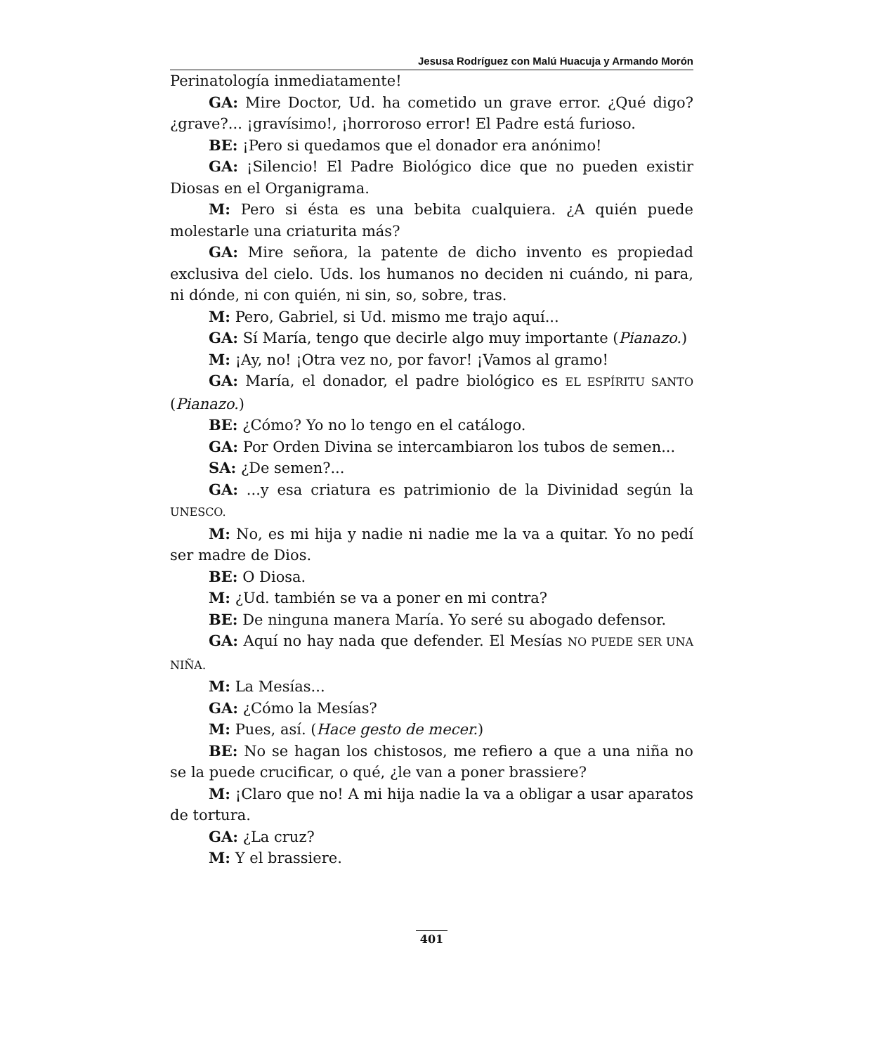Jesusa Rodríguez con Malú Huacuja y Armando Morón
Perinatología inmediatamente!
GA: Mire Doctor, Ud. ha cometido un grave error. ¿Qué digo? ¿grave?... ¡gravísimo!, ¡horroroso error! El Padre está furioso.
BE: ¡Pero si quedamos que el donador era anónimo!
GA: ¡Silencio! El Padre Biológico dice que no pueden existir Diosas en el Organigrama.
M: Pero si ésta es una bebita cualquiera. ¿A quién puede molestarle una criaturita más?
GA: Mire señora, la patente de dicho invento es propiedad exclusiva del cielo. Uds. los humanos no deciden ni cuándo, ni para, ni dónde, ni con quién, ni sin, so, sobre, tras.
M: Pero, Gabriel, si Ud. mismo me trajo aquí...
GA: Sí María, tengo que decirle algo muy importante (Pianazo.)
M: ¡Ay, no! ¡Otra vez no, por favor! ¡Vamos al gramo!
GA: María, el donador, el padre biológico es EL ESPÍRITU SANTO (Pianazo.)
BE: ¿Cómo? Yo no lo tengo en el catálogo.
GA: Por Orden Divina se intercambiaron los tubos de semen...
SA: ¿De semen?...
GA: ...y esa criatura es patrimionio de la Divinidad según la UNESCO.
M: No, es mi hija y nadie ni nadie me la va a quitar. Yo no pedí ser madre de Dios.
BE: O Diosa.
M: ¿Ud. también se va a poner en mi contra?
BE: De ninguna manera María. Yo seré su abogado defensor.
GA: Aquí no hay nada que defender. El Mesías NO PUEDE SER UNA NIÑA.
M: La Mesías...
GA: ¿Cómo la Mesías?
M: Pues, así. (Hace gesto de mecer.)
BE: No se hagan los chistosos, me refiero a que a una niña no se la puede crucificar, o qué, ¿le van a poner brassiere?
M: ¡Claro que no! A mi hija nadie la va a obligar a usar aparatos de tortura.
GA: ¿La cruz?
M: Y el brassiere.
401